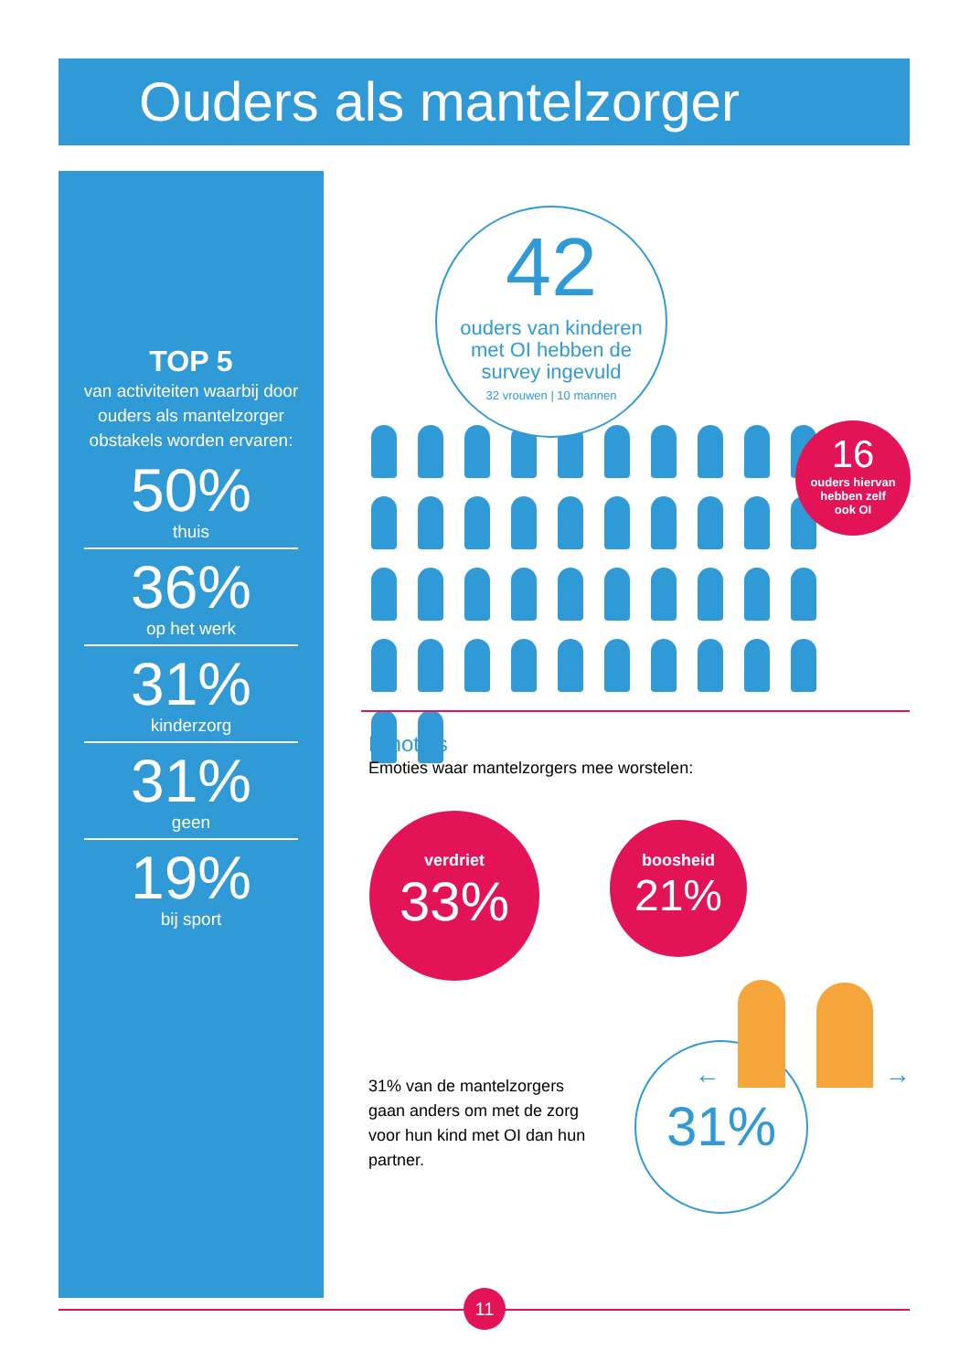Ouders als mantelzorger
TOP 5
van activiteiten waarbij door ouders als mantelzorger obstakels worden ervaren:
50%
thuis
36%
op het werk
31%
kinderzorg
31%
geen
19%
bij sport
42
ouders van kinderen
met OI hebben de
survey ingevuld
32 vrouwen | 10 mannen
16
ouders hiervan
hebben zelf
ook OI
Emoties
Emoties waar mantelzorgers mee worstelen:
verdriet
33%
boosheid
21%
31% van de mantelzorgers gaan anders om met de zorg voor hun kind met OI dan hun partner.
31% ← →
11